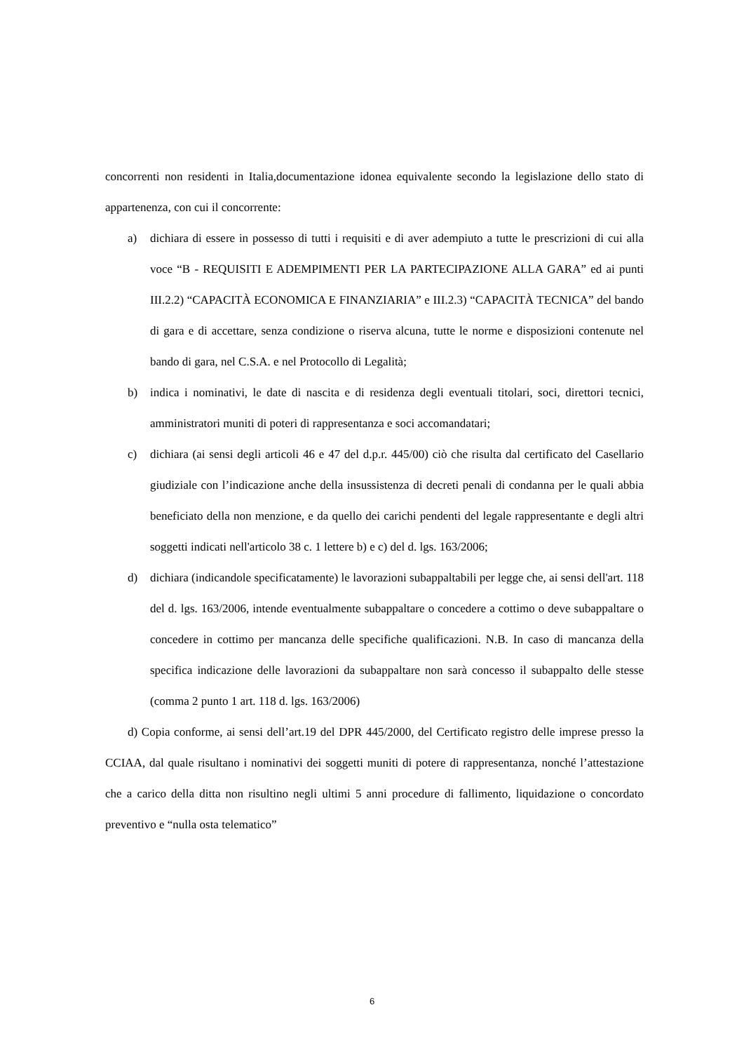concorrenti non residenti in Italia,documentazione idonea equivalente secondo la legislazione dello stato di appartenenza, con cui il concorrente:
a) dichiara di essere in possesso di tutti i requisiti e di aver adempiuto a tutte le prescrizioni di cui alla voce “B - REQUISITI E ADEMPIMENTI PER LA PARTECIPAZIONE ALLA GARA” ed ai punti III.2.2) “CAPACITÀ ECONOMICA E FINANZIARIA” e III.2.3) “CAPACITÀ TECNICA” del bando di gara e di accettare, senza condizione o riserva alcuna, tutte le norme e disposizioni contenute nel bando di gara, nel C.S.A. e nel Protocollo di Legalità;
b) indica i nominativi, le date di nascita e di residenza degli eventuali titolari, soci, direttori tecnici, amministratori muniti di poteri di rappresentanza e soci accomandatari;
c) dichiara (ai sensi degli articoli 46 e 47 del d.p.r. 445/00) ciò che risulta dal certificato del Casellario giudiziale con l’indicazione anche della insussistenza di decreti penali di condanna per le quali abbia beneficiato della non menzione, e da quello dei carichi pendenti del legale rappresentante e degli altri soggetti indicati nell'articolo 38 c. 1 lettere b) e c) del d. lgs. 163/2006;
d) dichiara (indicandole specificatamente) le lavorazioni subappaltabili per legge che, ai sensi dell'art. 118 del d. lgs. 163/2006, intende eventualmente subappaltare o concedere a cottimo o deve subappaltare o concedere in cottimo per mancanza delle specifiche qualificazioni. N.B. In caso di mancanza della specifica indicazione delle lavorazioni da subappaltare non sarà concesso il subappalto delle stesse (comma 2 punto 1 art. 118 d. lgs. 163/2006)
d) Copia conforme, ai sensi dell’art.19 del DPR 445/2000, del Certificato registro delle imprese presso la CCIAA, dal quale risultano i nominativi dei soggetti muniti di potere di rappresentanza, nonché l’attestazione che a carico della ditta non risultino negli ultimi 5 anni procedure di fallimento, liquidazione o concordato preventivo e “nulla osta telematico”
6